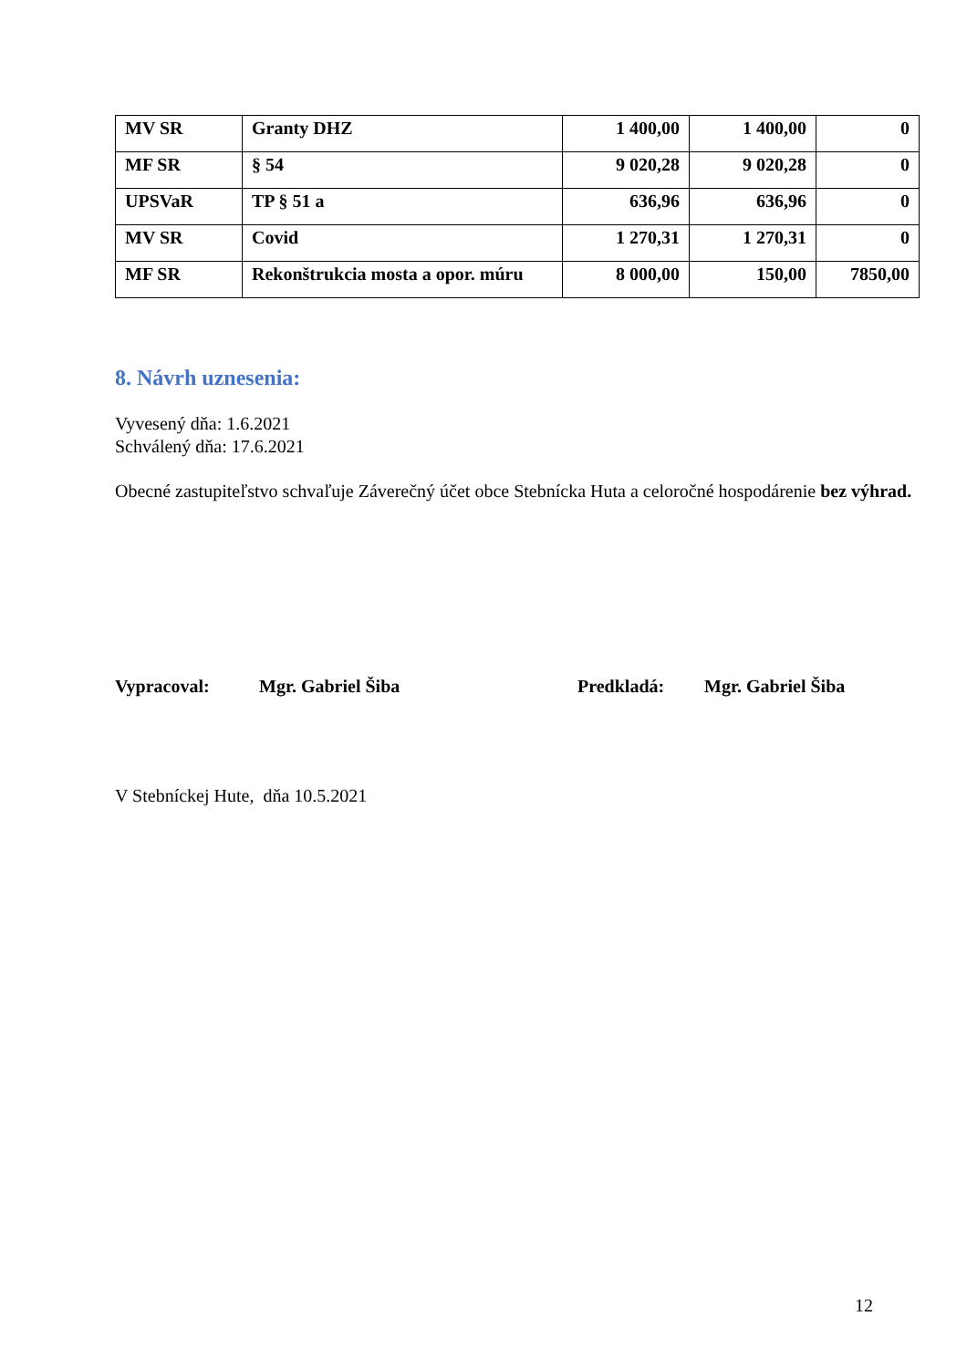| MV SR | Granty DHZ | 1 400,00 | 1 400,00 | 0 |
| MF SR | § 54 | 9 020,28 | 9 020,28 | 0 |
| UPSVaR | TP § 51 a | 636,96 | 636,96 | 0 |
| MV SR | Covid | 1 270,31 | 1 270,31 | 0 |
| MF SR | Rekonštrukcia mosta a opor. múru | 8 000,00 | 150,00 | 7850,00 |
8. Návrh uznesenia:
Vyvesený dňa: 1.6.2021
Schválený dňa: 17.6.2021
Obecné zastupiteľstvo schvaľuje Záverečný účet obce Stebnícka Huta a celoročné hospodárenie bez výhrad.
Vypracoval: Mgr. Gabriel Šiba Predkladá: Mgr. Gabriel Šiba
V Stebníckej Hute, dňa 10.5.2021
12